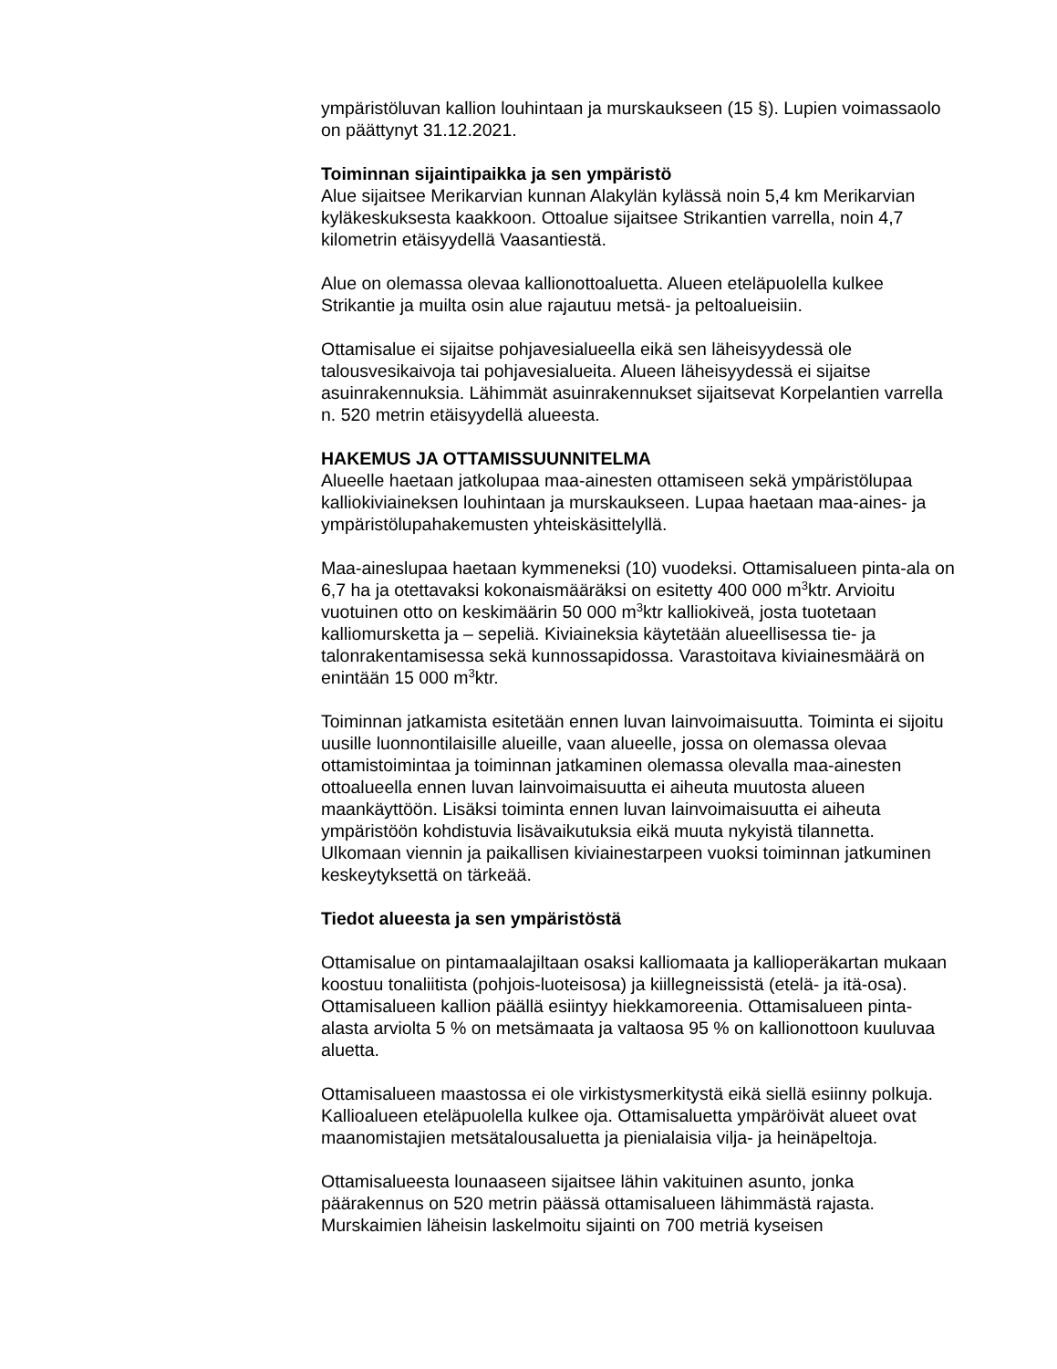ympäristöluvan kallion louhintaan ja murskaukseen (15 §). Lupien voimassaolo on päättynyt 31.12.2021.
Toiminnan sijaintipaikka ja sen ympäristö
Alue sijaitsee Merikarvian kunnan Alakylän kylässä noin 5,4 km Merikarvian kyläkeskuksesta kaakkoon. Ottoalue sijaitsee Strikantien varrella, noin 4,7 kilometrin etäisyydellä Vaasantiestä.
Alue on olemassa olevaa kallionottoaluetta. Alueen eteläpuolella kulkee Strikantie ja muilta osin alue rajautuu metsä- ja peltoalueisiin.
Ottamisalue ei sijaitse pohjavesialueella eikä sen läheisyydessä ole talousvesikaivoja tai pohjavesialueita. Alueen läheisyydessä ei sijaitse asuinrakennuksia. Lähimmät asuinrakennukset sijaitsevat Korpelantien varrella n. 520 metrin etäisyydellä alueesta.
HAKEMUS JA OTTAMISSUUNNITELMA
Alueelle haetaan jatkolupaa maa-ainesten ottamiseen sekä ympäristölupaa kalliokiviaineksen louhintaan ja murskaukseen. Lupaa haetaan maa-aines- ja ympäristölupahakemusten yhteiskäsittelyllä.
Maa-aineslupaa haetaan kymmeneksi (10) vuodeksi. Ottamisalueen pinta-ala on 6,7 ha ja otettavaksi kokonaismääräksi on esitetty 400 000 m<sup>3</sup>ktr. Arvioitu vuotuinen otto on keskimäärin 50 000 m<sup>3</sup>ktr kalliokiveä, josta tuotetaan kalliomursketta ja – sepeliä. Kiviaineksia käytetään alueellisessa tie- ja talonrakentamisessa sekä kunnossapidossa. Varastoitava kiviainesmäärä on enintään 15 000 m<sup>3</sup>ktr.
Toiminnan jatkamista esitetään ennen luvan lainvoimaisuutta. Toiminta ei sijoitu uusille luonnontilaisille alueille, vaan alueelle, jossa on olemassa olevaa ottamistoimintaa ja toiminnan jatkaminen olemassa olevalla maa-ainesten ottoalueella ennen luvan lainvoimaisuutta ei aiheuta muutosta alueen maankäyttöön. Lisäksi toiminta ennen luvan lainvoimaisuutta ei aiheuta ympäristöön kohdistuvia lisävaikutuksia eikä muuta nykyistä tilannetta. Ulkomaan viennin ja paikallisen kiviainestarpeen vuoksi toiminnan jatkuminen keskeytyksettä on tärkeää.
Tiedot alueesta ja sen ympäristöstä
Ottamisalue on pintamaalajiltaan osaksi kalliomaata ja kallioperäkartan mukaan koostuu tonaliitista (pohjois-luoteisosa) ja kiillegneissistä (etelä- ja itä-osa). Ottamisalueen kallion päällä esiintyy hiekkamoreenia. Ottamisalueen pinta-alasta arviolta 5 % on metsämaata ja valtaosa 95 % on kallionottoon kuuluvaa aluetta.
Ottamisalueen maastossa ei ole virkistysmerkitystä eikä siellä esiinny polkuja. Kallioalueen eteläpuolella kulkee oja. Ottamisaluetta ympäröivät alueet ovat maanomistajien metsätalousaluetta ja pienialaisia vilja- ja heinäpeltoja.
Ottamisalueesta lounaaseen sijaitsee lähin vakituinen asunto, jonka päärakennus on 520 metrin päässä ottamisalueen lähimmästä rajasta. Murskaimien läheisin laskelmoitu sijainti on 700 metriä kyseisen